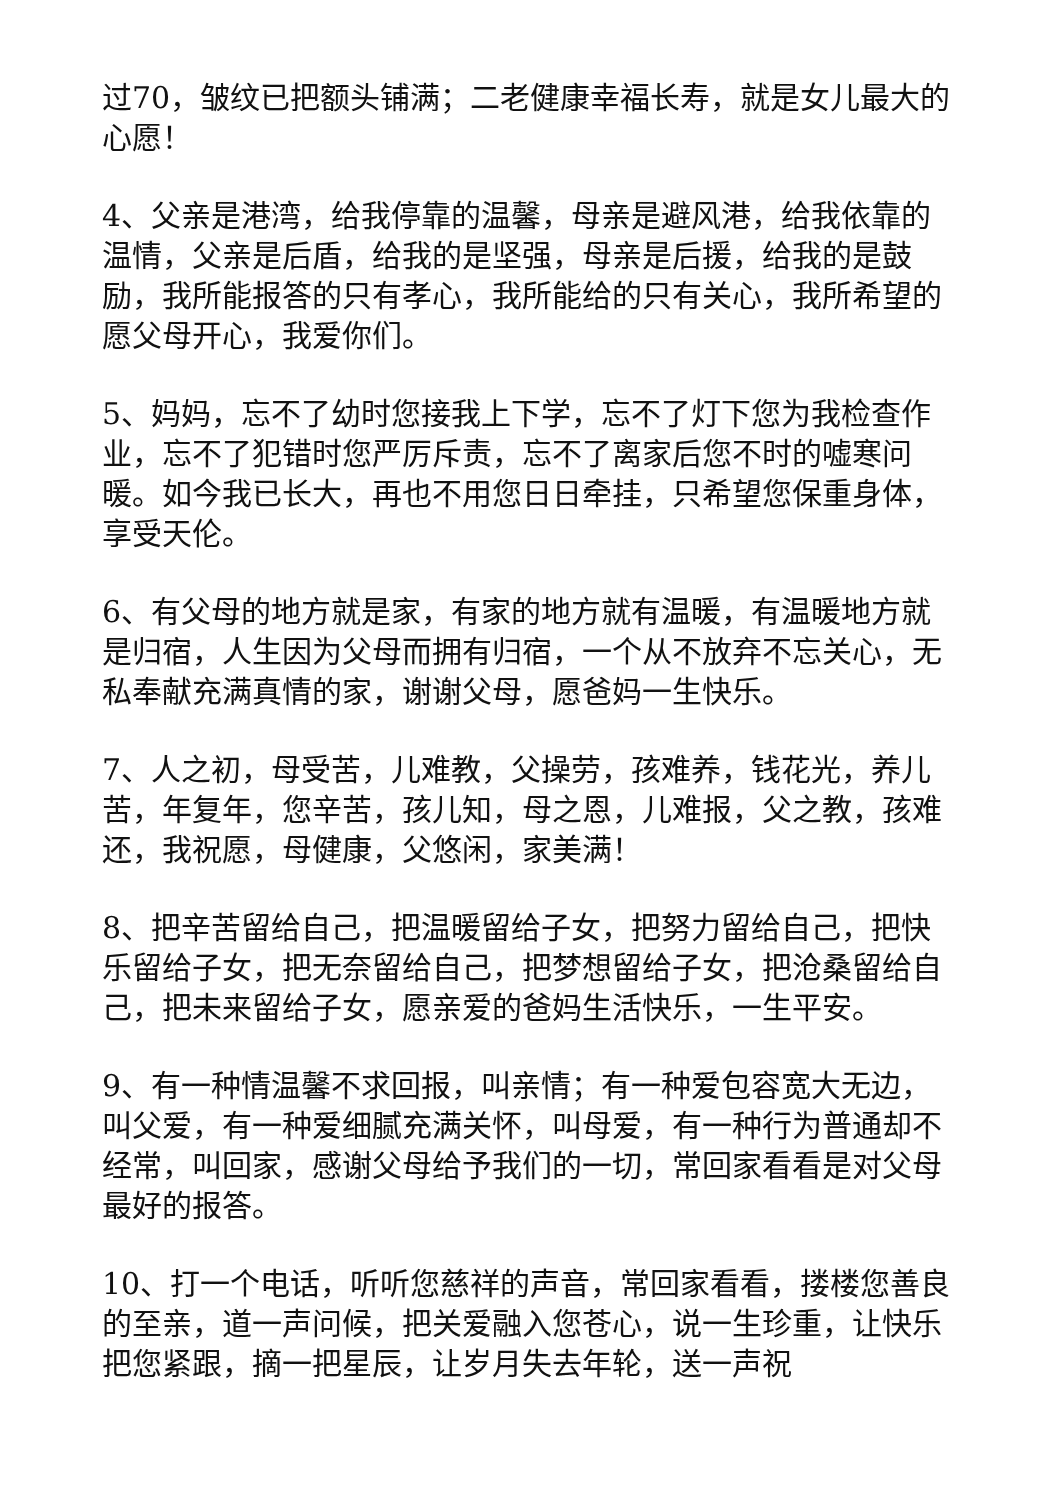过70，皱纹已把额头铺满；二老健康幸福长寿，就是女儿最大的心愿！
4、父亲是港湾，给我停靠的温馨，母亲是避风港，给我依靠的温情，父亲是后盾，给我的是坚强，母亲是后援，给我的是鼓励，我所能报答的只有孝心，我所能给的只有关心，我所希望的愿父母开心，我爱你们。
5、妈妈，忘不了幼时您接我上下学，忘不了灯下您为我检查作业，忘不了犯错时您严厉斥责，忘不了离家后您不时的嘘寒问暖。如今我已长大，再也不用您日日牵挂，只希望您保重身体，享受天伦。
6、有父母的地方就是家，有家的地方就有温暖，有温暖地方就是归宿，人生因为父母而拥有归宿，一个从不放弃不忘关心，无私奉献充满真情的家，谢谢父母，愿爸妈一生快乐。
7、人之初，母受苦，儿难教，父操劳，孩难养，钱花光，养儿苦，年复年，您辛苦，孩儿知，母之恩，儿难报，父之教，孩难还，我祝愿，母健康，父悠闲，家美满！
8、把辛苦留给自己，把温暖留给子女，把努力留给自己，把快乐留给子女，把无奈留给自己，把梦想留给子女，把沧桑留给自己，把未来留给子女，愿亲爱的爸妈生活快乐，一生平安。
9、有一种情温馨不求回报，叫亲情；有一种爱包容宽大无边，叫父爱，有一种爱细腻充满关怀，叫母爱，有一种行为普通却不经常，叫回家，感谢父母给予我们的一切，常回家看看是对父母最好的报答。
10、打一个电话，听听您慈祥的声音，常回家看看，搂楼您善良的至亲，道一声问候，把关爱融入您苍心，说一生珍重，让快乐把您紧跟，摘一把星辰，让岁月失去年轮，送一声祝